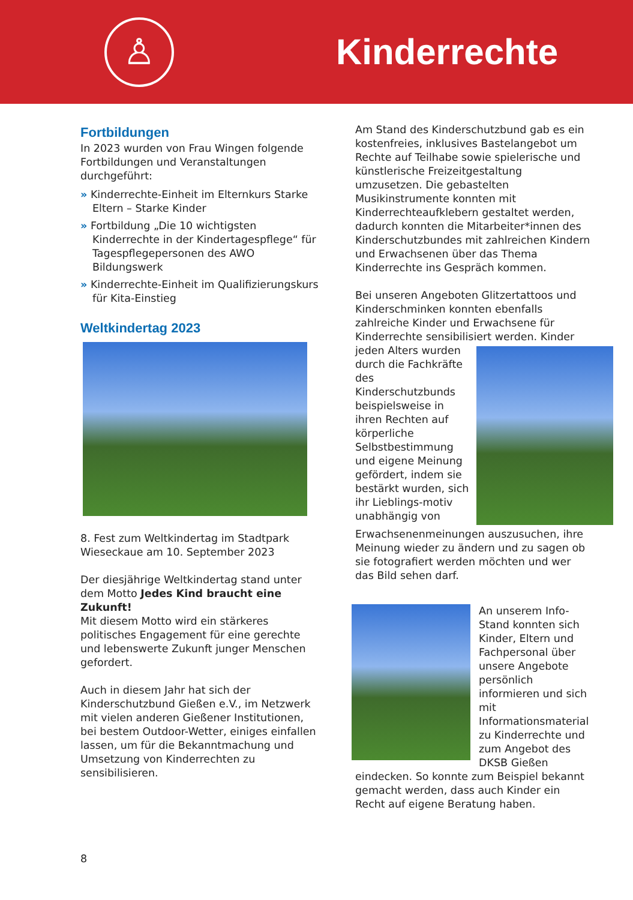♙
Kinderrechte
Fortbildungen
In 2023 wurden von Frau Wingen folgende Fortbildungen und Veranstaltungen durchgeführt:
» Kinderrechte-Einheit im Elternkurs Starke Eltern – Starke Kinder
» Fortbildung „Die 10 wichtigsten Kinderrechte in der Kindertagespflege“ für Tagespflegepersonen des AWO Bildungswerk
» Kinderrechte-Einheit im Qualifizierungskurs für Kita-Einstieg
Weltkindertag 2023
8. Fest zum Weltkindertag im Stadtpark Wieseckaue am 10. September 2023
Der diesjährige Weltkindertag stand unter dem Motto Jedes Kind braucht eine Zukunft!
Mit diesem Motto wird ein stärkeres politisches Engagement für eine gerechte und lebenswerte Zukunft junger Menschen gefordert.
Auch in diesem Jahr hat sich der Kinderschutzbund Gießen e.V., im Netzwerk mit vielen anderen Gießener Institutionen, bei bestem Outdoor-Wetter, einiges einfallen lassen, um für die Bekanntmachung und Umsetzung von Kinderrechten zu sensibilisieren.
Am Stand des Kinderschutzbund gab es ein kostenfreies, inklusives Bastelangebot um Rechte auf Teilhabe sowie spielerische und künstlerische Freizeitgestaltung umzusetzen. Die gebastelten Musikinstrumente konnten mit Kinderrechteaufklebern gestaltet werden, dadurch konnten die Mitarbeiter*innen des Kinderschutzbundes mit zahlreichen Kindern und Erwachsenen über das Thema Kinderrechte ins Gespräch kommen.
Bei unseren Angeboten Glitzertattoos und Kinderschminken konnten ebenfalls zahlreiche Kinder und Erwachsene für Kinderrechte sensibilisiert werden. Kinder jeden Alters wurden durch die Fachkräfte des Kinderschutzbunds beispielsweise in ihren Rechten auf körperliche Selbstbestimmung und eigene Meinung gefördert, indem sie bestärkt wurden, sich ihr Lieblings-motiv unabhängig von Erwachsenenmeinungen auszusuchen, ihre Meinung wieder zu ändern und zu sagen ob sie fotografiert werden möchten und wer das Bild sehen darf.
An unserem Info-Stand konnten sich Kinder, Eltern und Fachpersonal über unsere Angebote persönlich informieren und sich mit Informationsmaterial zu Kinderrechte und zum Angebot des DKSB Gießen eindecken. So konnte zum Beispiel bekannt gemacht werden, dass auch Kinder ein Recht auf eigene Beratung haben.
8